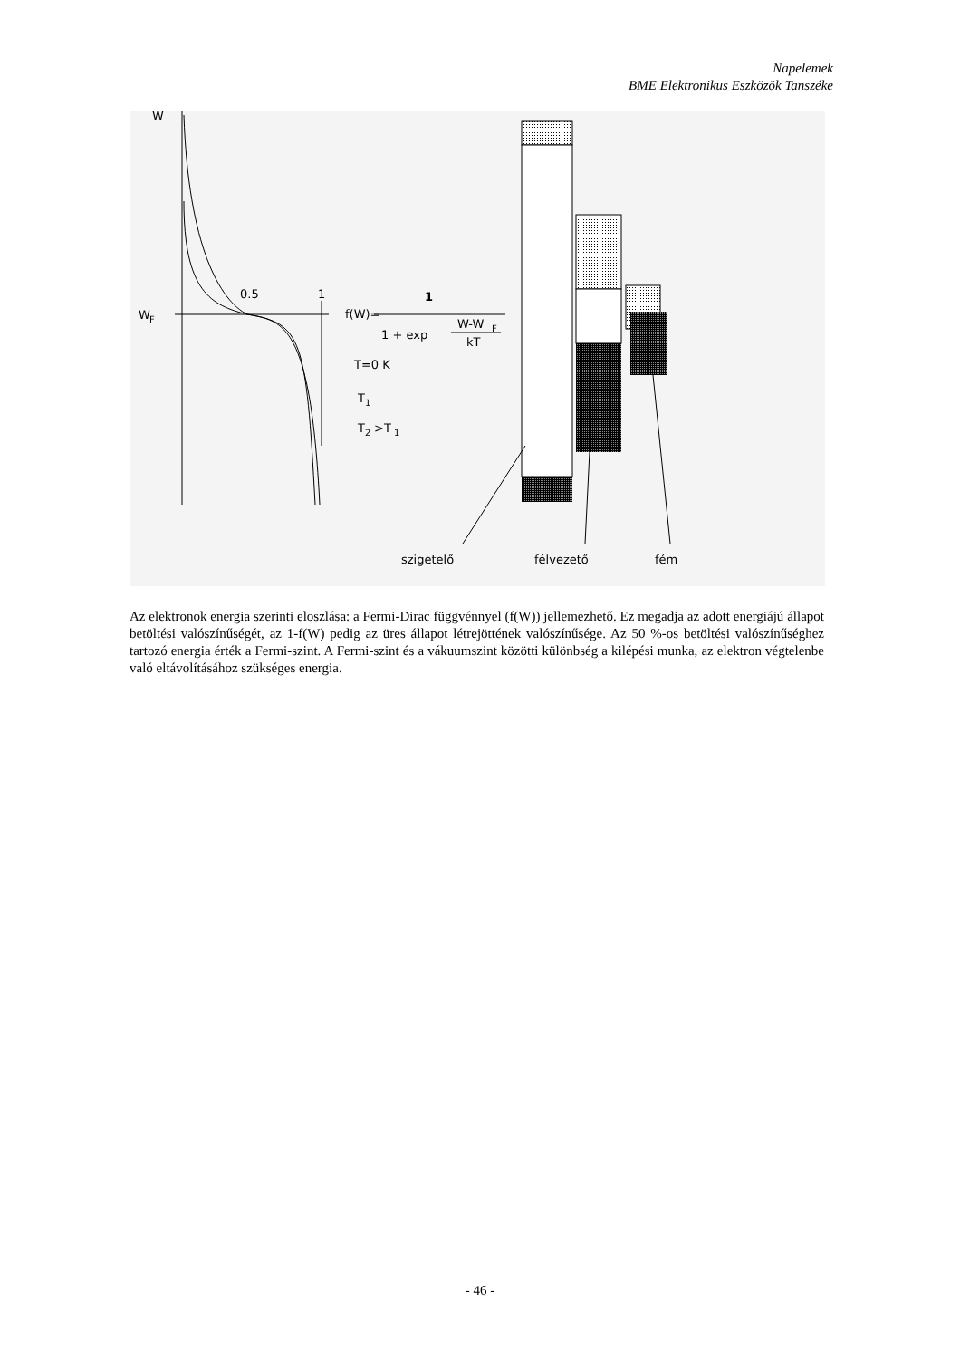Napelemek
BME Elektronikus Eszközök Tanszéke
W
W
F
0.5
1
f(W)=
1
1 + exp
W-W
F
kT
T=0 K
T
1
T
2
>T
1
szigetelő
félvezető
fém
Az elektronok energia szerinti eloszlása: a Fermi-Dirac függvénnyel (f(W)) jellemezhető. Ez megadja az adott energiájú állapot betöltési valószínűségét, az 1-f(W) pedig az üres állapot létrejöttének valószínűsége. Az 50 %-os betöltési valószínűséghez tartozó energia érték a Fermi-szint. A Fermi-szint és a vákuumszint közötti különbség a kilépési munka, az elektron végtelenbe való eltávolításához szükséges energia.
- 46 -